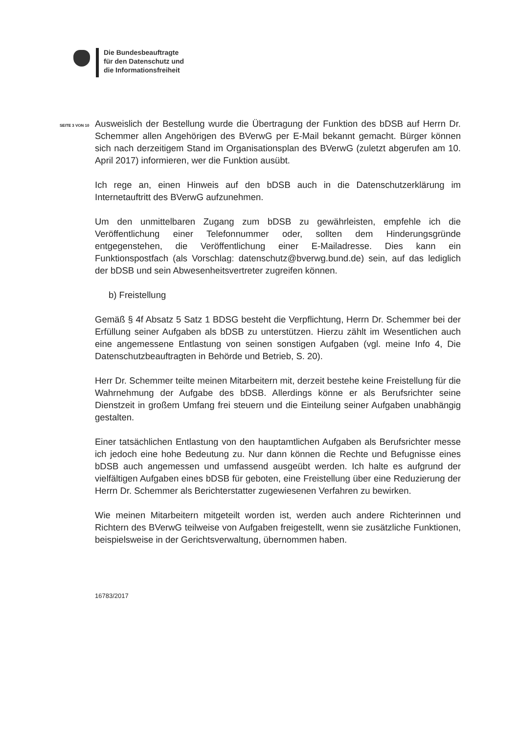Die Bundesbeauftragte
für den Datenschutz und
die Informationsfreiheit
SEITE 3 VON 10
Ausweislich der Bestellung wurde die Übertragung der Funktion des bDSB auf Herrn Dr. Schemmer allen Angehörigen des BVerwG per E-Mail bekannt gemacht. Bürger können sich nach derzeitigem Stand im Organisationsplan des BVerwG (zuletzt abgerufen am 10. April 2017) informieren, wer die Funktion ausübt.
Ich rege an, einen Hinweis auf den bDSB auch in die Datenschutzerklärung im Internetauftritt des BVerwG aufzunehmen.
Um den unmittelbaren Zugang zum bDSB zu gewährleisten, empfehle ich die Veröffentlichung einer Telefonnummer oder, sollten dem Hinderungsgründe entgegenstehen, die Veröffentlichung einer E-Mailadresse. Dies kann ein Funktionspostfach (als Vorschlag: datenschutz@bverwg.bund.de) sein, auf das lediglich der bDSB und sein Abwesenheitsvertreter zugreifen können.
b) Freistellung
Gemäß § 4f Absatz 5 Satz 1 BDSG besteht die Verpflichtung, Herrn Dr. Schemmer bei der Erfüllung seiner Aufgaben als bDSB zu unterstützen. Hierzu zählt im Wesentlichen auch eine angemessene Entlastung von seinen sonstigen Aufgaben (vgl. meine Info 4, Die Datenschutzbeauftragten in Behörde und Betrieb, S. 20).
Herr Dr. Schemmer teilte meinen Mitarbeitern mit, derzeit bestehe keine Freistellung für die Wahrnehmung der Aufgabe des bDSB. Allerdings könne er als Berufsrichter seine Dienstzeit in großem Umfang frei steuern und die Einteilung seiner Aufgaben unabhängig gestalten.
Einer tatsächlichen Entlastung von den hauptamtlichen Aufgaben als Berufsrichter messe ich jedoch eine hohe Bedeutung zu. Nur dann können die Rechte und Befugnisse eines bDSB auch angemessen und umfassend ausgeübt werden. Ich halte es aufgrund der vielfältigen Aufgaben eines bDSB für geboten, eine Freistellung über eine Reduzierung der Herrn Dr. Schemmer als Berichterstatter zugewiesenen Verfahren zu bewirken.
Wie meinen Mitarbeitern mitgeteilt worden ist, werden auch andere Richterinnen und Richtern des BVerwG teilweise von Aufgaben freigestellt, wenn sie zusätzliche Funktionen, beispielsweise in der Gerichtsverwaltung, übernommen haben.
16783/2017